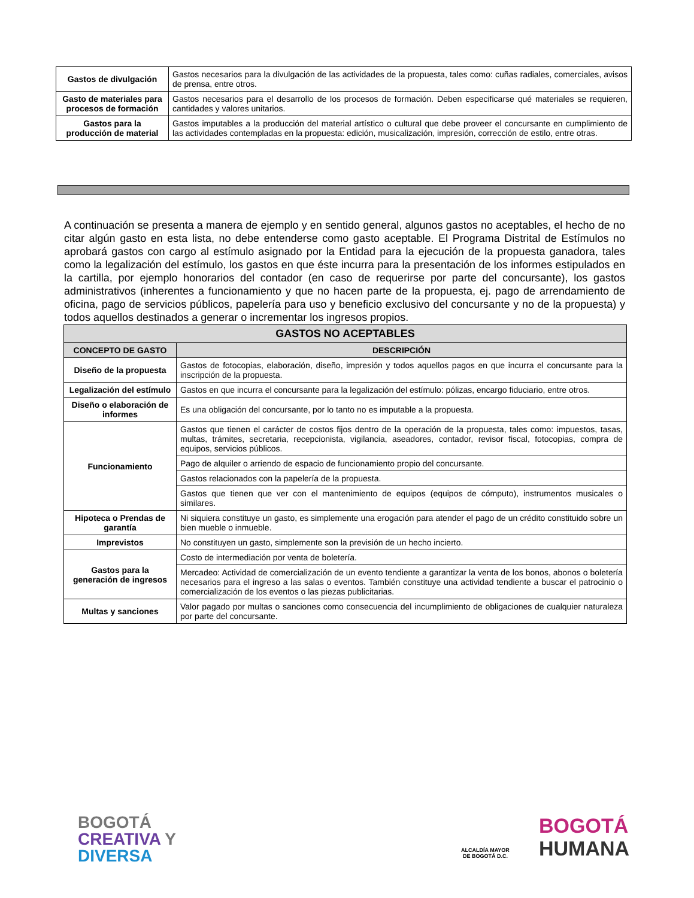| Gastos de divulgación | Gastos necesarios para la divulgación de las actividades de la propuesta, tales como: cuñas radiales, comerciales, avisos de prensa, entre otros. |
| Gasto de materiales para procesos de formación | Gastos necesarios para el desarrollo de los procesos de formación. Deben especificarse qué materiales se requieren, cantidades y valores unitarios. |
| Gastos para la producción de material | Gastos imputables a la producción del material artístico o cultural que debe proveer el concursante en cumplimiento de las actividades contempladas en la propuesta: edición, musicalización, impresión, corrección de estilo, entre otras. |
A continuación se presenta a manera de ejemplo y en sentido general, algunos gastos no aceptables, el hecho de no citar algún gasto en esta lista, no debe entenderse como gasto aceptable. El Programa Distrital de Estímulos no aprobará gastos con cargo al estímulo asignado por la Entidad para la ejecución de la propuesta ganadora, tales como la legalización del estímulo, los gastos en que éste incurra para la presentación de los informes estipulados en la cartilla, por ejemplo honorarios del contador (en caso de requerirse por parte del concursante), los gastos administrativos (inherentes a funcionamiento y que no hacen parte de la propuesta, ej. pago de arrendamiento de oficina, pago de servicios públicos, papelería para uso y beneficio exclusivo del concursante y no de la propuesta) y todos aquellos destinados a generar o incrementar los ingresos propios.
| GASTOS NO ACEPTABLES | |
| --- | --- |
| CONCEPTO DE GASTO | DESCRIPCIÓN |
| Diseño de la propuesta | Gastos de fotocopias, elaboración, diseño, impresión y todos aquellos pagos en que incurra el concursante para la inscripción de la propuesta. |
| Legalización del estímulo | Gastos en que incurra el concursante para la legalización del estímulo: pólizas, encargo fiduciario, entre otros. |
| Diseño o elaboración de informes | Es una obligación del concursante, por lo tanto no es imputable a la propuesta. |
| Funcionamiento | Gastos que tienen el carácter de costos fijos dentro de la operación de la propuesta, tales como: impuestos, tasas, multas, trámites, secretaria, recepcionista, vigilancia, aseadores, contador, revisor fiscal, fotocopias, compra de equipos, servicios públicos. |
| | Pago de alquiler o arriendo de espacio de funcionamiento propio del concursante. |
| | Gastos relacionados con la papelería de la propuesta. |
| | Gastos que tienen que ver con el mantenimiento de equipos (equipos de cómputo), instrumentos musicales o similares. |
| Hipoteca o Prendas de garantía | Ni siquiera constituye un gasto, es simplemente una erogación para atender el pago de un crédito constituido sobre un bien mueble o inmueble. |
| Imprevistos | No constituyen un gasto, simplemente son la previsión de un hecho incierto. |
| Gastos para la generación de ingresos | Costo de intermediación por venta de boletería. |
| | Mercadeo: Actividad de comercialización de un evento tendiente a garantizar la venta de los bonos, abonos o boletería necesarios para el ingreso a las salas o eventos. También constituye una actividad tendiente a buscar el patrocinio o comercialización de los eventos o las piezas publicitarias. |
| Multas y sanciones | Valor pagado por multas o sanciones como consecuencia del incumplimiento de obligaciones de cualquier naturaleza por parte del concursante. |
BOGOTÁ
CREATIVA Y
DIVERSA
ALCALDÍA MAYOR
DE BOGOTÁ D.C.
BOGOTÁ
HUMANA